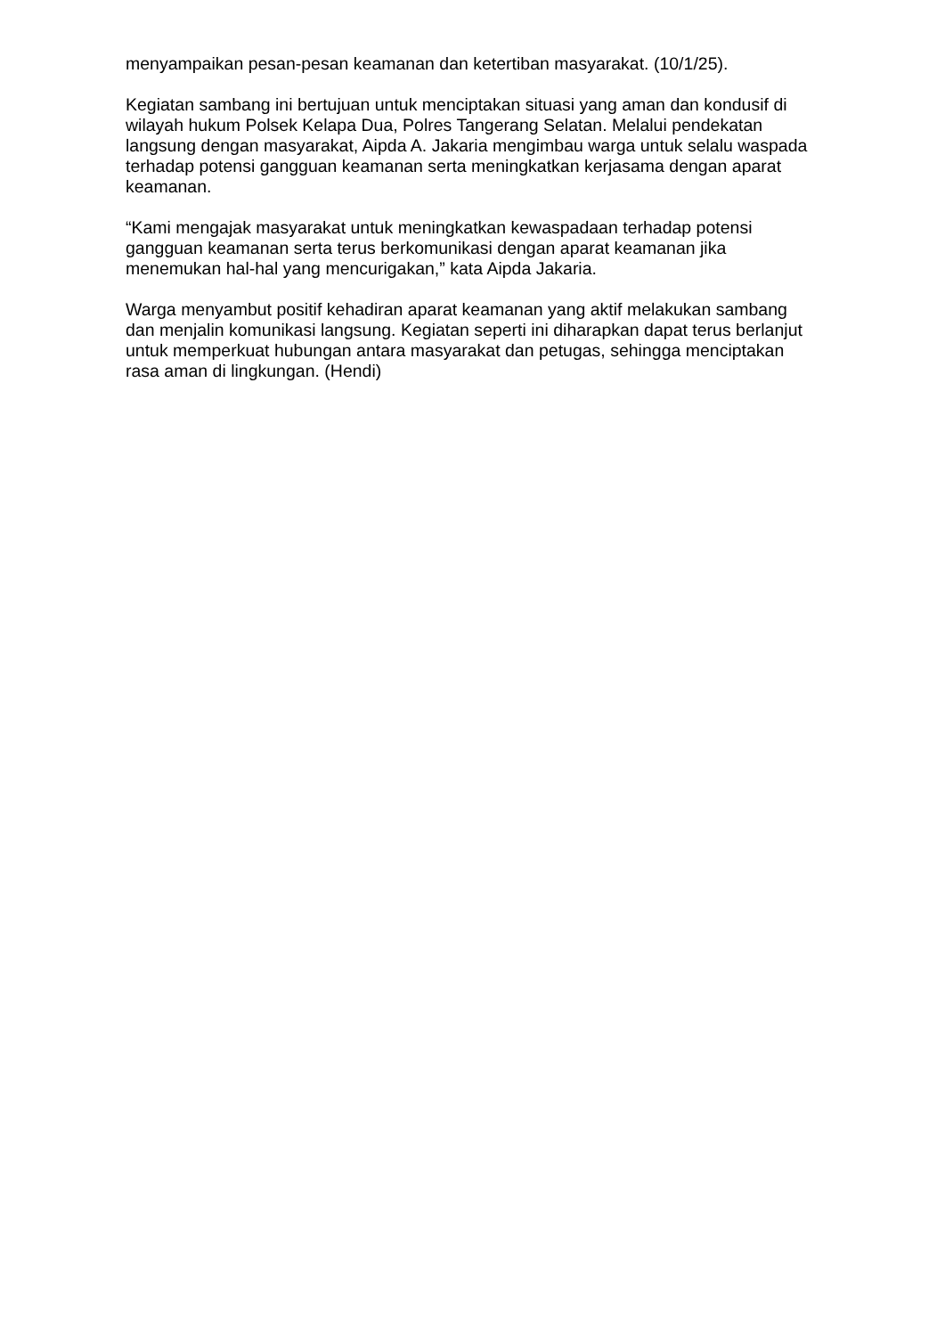menyampaikan pesan-pesan keamanan dan ketertiban masyarakat. (10/1/25).
Kegiatan sambang ini bertujuan untuk menciptakan situasi yang aman dan kondusif di wilayah hukum Polsek Kelapa Dua, Polres Tangerang Selatan. Melalui pendekatan langsung dengan masyarakat, Aipda A. Jakaria mengimbau warga untuk selalu waspada terhadap potensi gangguan keamanan serta meningkatkan kerjasama dengan aparat keamanan.
“Kami mengajak masyarakat untuk meningkatkan kewaspadaan terhadap potensi gangguan keamanan serta terus berkomunikasi dengan aparat keamanan jika menemukan hal-hal yang mencurigakan,” kata Aipda Jakaria.
Warga menyambut positif kehadiran aparat keamanan yang aktif melakukan sambang dan menjalin komunikasi langsung. Kegiatan seperti ini diharapkan dapat terus berlanjut untuk memperkuat hubungan antara masyarakat dan petugas, sehingga menciptakan rasa aman di lingkungan. (Hendi)